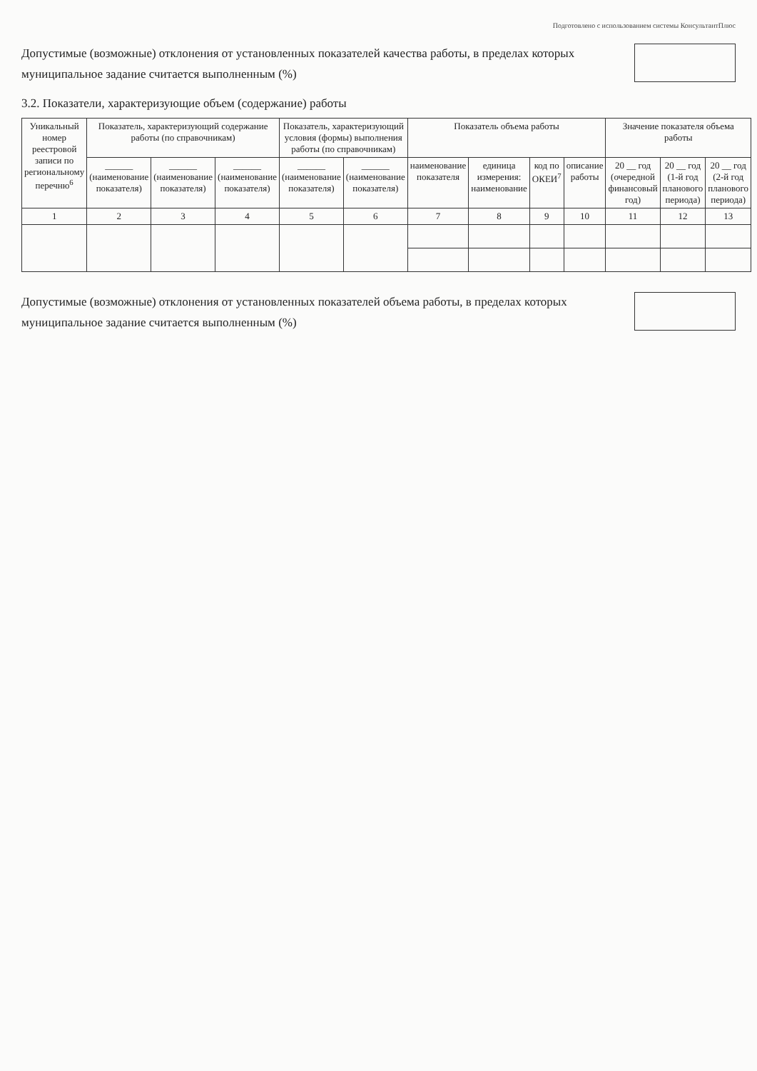Подготовлено с использованием системы КонсультантПлюс
Допустимые (возможные) отклонения от установленных показателей качества работы, в пределах которых муниципальное задание считается выполненным (%)
3.2. Показатели, характеризующие объем (содержание) работы
| Уникальный номер реестровой записи по региональному перечню<sup>6</sup> | Показатель, характеризующий содержание работы (по справочникам) | | | Показатель, характеризующий условия (формы) выполнения работы (по справочникам) | | Показатель объема работы | | | | Значение показателя объема работы | | |
| --- | --- | --- | --- | --- | --- | --- | --- | --- | --- | --- | --- | --- |
| | ______ (наименование показателя) | ______ (наименование показателя) | ______ (наименование показателя) | ______ (наименование показателя) | ______ (наименование показателя) | наименование показателя | единица измерения: наименование | код по ОКЕИ<sup>7</sup> | описание работы | 20 __ год (очередной финансовый год) | 20 __ год (1-й год планового периода) | 20 __ год (2-й год планового периода) |
| 1 | 2 | 3 | 4 | 5 | 6 | 7 | 8 | 9 | 10 | 11 | 12 | 13 |
Допустимые (возможные) отклонения от установленных показателей объема работы, в пределах которых муниципальное задание считается выполненным (%)